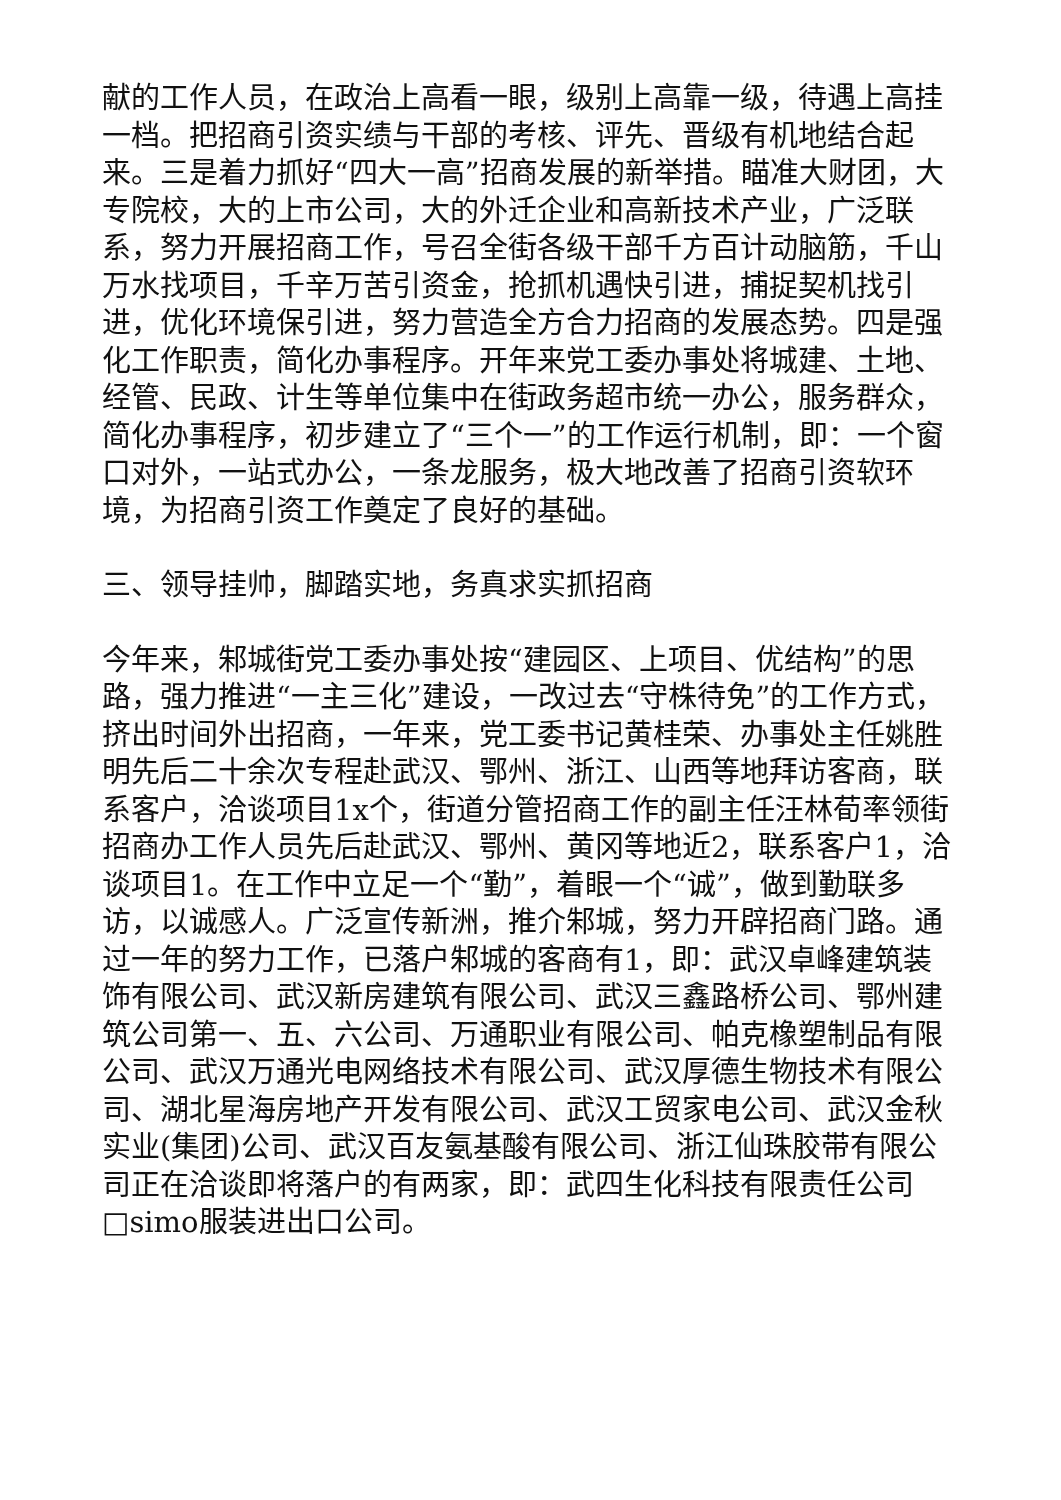献的工作人员，在政治上高看一眼，级别上高靠一级，待遇上高挂一档。把招商引资实绩与干部的考核、评先、晋级有机地结合起来。三是着力抓好“四大一高”招商发展的新举措。瞄准大财团，大专院校，大的上市公司，大的外迁企业和高新技术产业，广泛联系，努力开展招商工作，号召全街各级干部千方百计动脑筋，千山万水找项目，千辛万苦引资金，抢抓机遇快引进，捕捉契机找引进，优化环境保引进，努力营造全方合力招商的发展态势。四是强化工作职责，简化办事程序。开年来党工委办事处将城建、土地、经管、民政、计生等单位集中在街政务超市统一办公，服务群众，简化办事程序，初步建立了“三个一”的工作运行机制，即：一个窗口对外，一站式办公，一条龙服务，极大地改善了招商引资软环境，为招商引资工作奠定了良好的基础。
三、领导挂帅，脚踏实地，务真求实抓招商
今年来，邾城街党工委办事处按“建园区、上项目、优结构”的思路，强力推进“一主三化”建设，一改过去“守株待免”的工作方式，挤出时间外出招商，一年来，党工委书记黄桂荣、办事处主任姚胜明先后二十余次专程赴武汉、鄂州、浙江、山西等地拜访客商，联系客户，洽谈项目1x个，街道分管招商工作的副主任汪林荀率领街招商办工作人员先后赴武汉、鄂州、黄冈等地近2，联系客户1，洽谈项目1。在工作中立足一个“勤”，着眼一个“诚”，做到勤联多访，以诚感人。广泛宣传新洲，推介邾城，努力开辟招商门路。通过一年的努力工作，已落户邾城的客商有1，即：武汉卓峰建筑装饰有限公司、武汉新房建筑有限公司、武汉三鑫路桥公司、鄂州建筑公司第一、五、六公司、万通职业有限公司、帕克橡塑制品有限公司、武汉万通光电网络技术有限公司、武汉厚德生物技术有限公司、湖北星海房地产开发有限公司、武汉工贸家电公司、武汉金秋实业(集团)公司、武汉百友氨基酸有限公司、浙江仙珠胶带有限公司正在洽谈即将落户的有两家，即：武四生化科技有限责任公司□simo服装进出口公司。